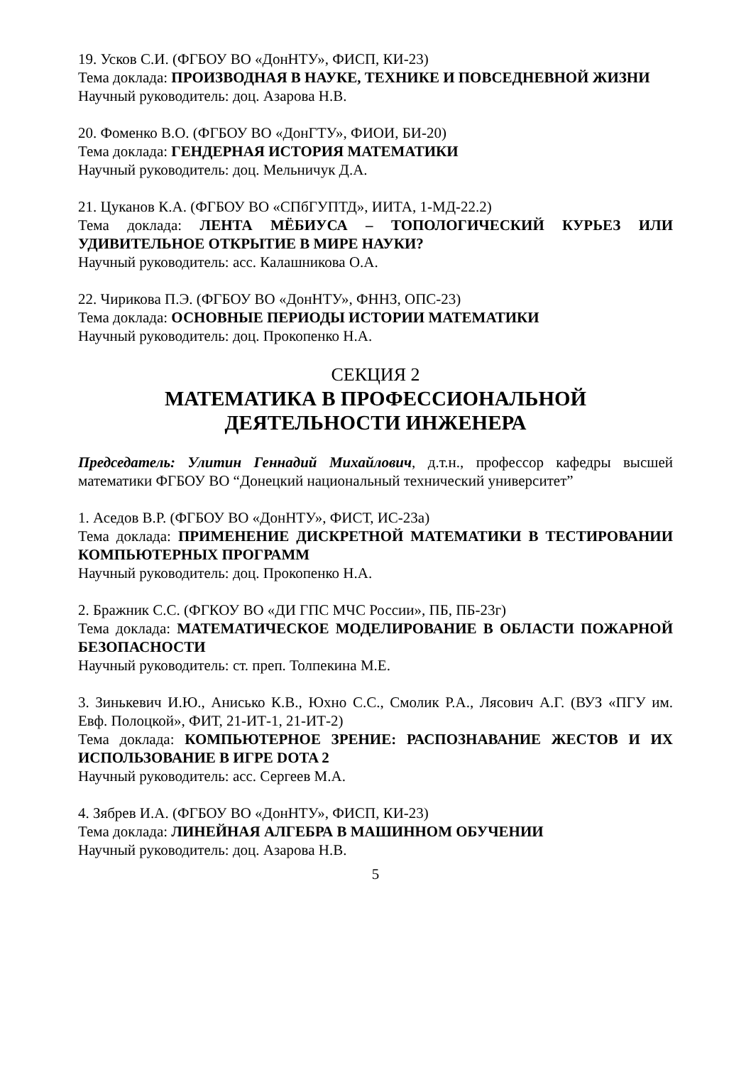19. Усков С.И. (ФГБОУ ВО «ДонНТУ», ФИСП, КИ-23)
Тема доклада: ПРОИЗВОДНАЯ В НАУКЕ, ТЕХНИКЕ И ПОВСЕДНЕВНОЙ ЖИЗНИ
Научный руководитель: доц. Азарова Н.В.
20. Фоменко В.О. (ФГБОУ ВО «ДонГТУ», ФИОИ, БИ-20)
Тема доклада: ГЕНДЕРНАЯ ИСТОРИЯ МАТЕМАТИКИ
Научный руководитель: доц. Мельничук Д.А.
21. Цуканов К.А. (ФГБОУ ВО «СПбГУПТД», ИИТА, 1-МД-22.2)
Тема доклада: ЛЕНТА МЁБИУСА – ТОПОЛОГИЧЕСКИЙ КУРЬЕЗ ИЛИ УДИВИТЕЛЬНОЕ ОТКРЫТИЕ В МИРЕ НАУКИ?
Научный руководитель: асс. Калашникова О.А.
22. Чирикова П.Э. (ФГБОУ ВО «ДонНТУ», ФННЗ, ОПС-23)
Тема доклада: ОСНОВНЫЕ ПЕРИОДЫ ИСТОРИИ МАТЕМАТИКИ
Научный руководитель: доц. Прокопенко Н.А.
СЕКЦИЯ 2
МАТЕМАТИКА В ПРОФЕССИОНАЛЬНОЙ
ДЕЯТЕЛЬНОСТИ ИНЖЕНЕРА
Председатель: Улитин Геннадий Михайлович, д.т.н., профессор кафедры высшей математики ФГБОУ ВО “Донецкий национальный технический университет”
1. Аседов В.Р. (ФГБОУ ВО «ДонНТУ», ФИСТ, ИС-23а)
Тема доклада: ПРИМЕНЕНИЕ ДИСКРЕТНОЙ МАТЕМАТИКИ В ТЕСТИРОВАНИИ КОМПЬЮТЕРНЫХ ПРОГРАММ
Научный руководитель: доц. Прокопенко Н.А.
2. Бражник С.С. (ФГКОУ ВО «ДИ ГПС МЧС России», ПБ, ПБ-23г)
Тема доклада: МАТЕМАТИЧЕСКОЕ МОДЕЛИРОВАНИЕ В ОБЛАСТИ ПОЖАРНОЙ БЕЗОПАСНОСТИ
Научный руководитель: ст. преп. Толпекина М.Е.
3. Зинькевич И.Ю., Анисько К.В., Юхно С.С., Смолик Р.А., Лясович А.Г. (ВУЗ «ПГУ им. Евф. Полоцкой», ФИТ, 21-ИТ-1, 21-ИТ-2)
Тема доклада: КОМПЬЮТЕРНОЕ ЗРЕНИЕ: РАСПОЗНАВАНИЕ ЖЕСТОВ И ИХ ИСПОЛЬЗОВАНИЕ В ИГРЕ DOTA 2
Научный руководитель: асс. Сергеев М.А.
4. Зябрев И.А. (ФГБОУ ВО «ДонНТУ», ФИСП, КИ-23)
Тема доклада: ЛИНЕЙНАЯ АЛГЕБРА В МАШИННОМ ОБУЧЕНИИ
Научный руководитель: доц. Азарова Н.В.
5